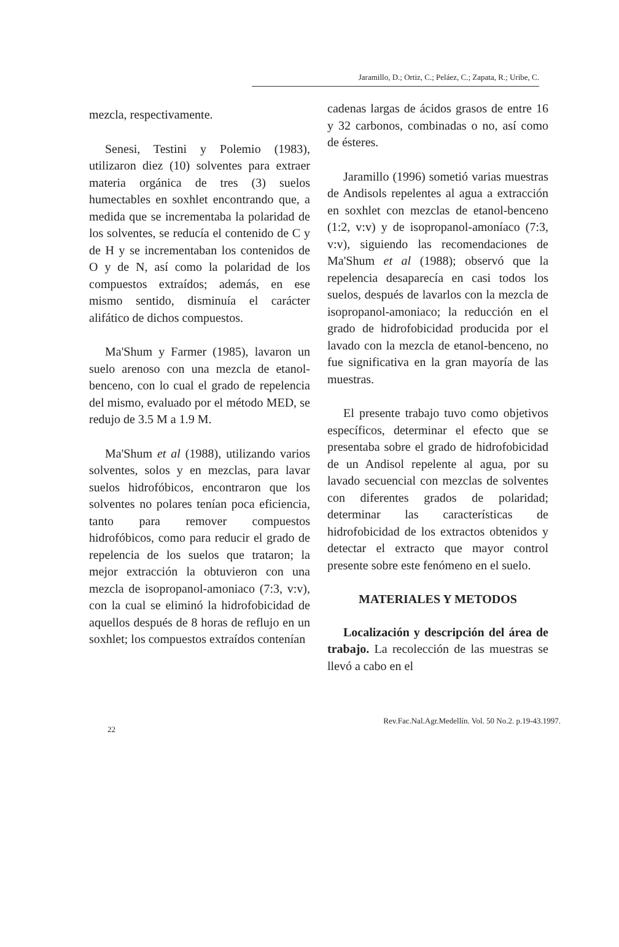Jaramillo, D.; Ortiz, C.; Peláez, C.; Zapata, R.; Uribe, C.
mezcla, respectivamente.
Senesi, Testini y Polemio (1983), utilizaron diez (10) solventes para extraer materia orgánica de tres (3) suelos humectables en soxhlet encontrando que, a medida que se incrementaba la polaridad de los solventes, se reducía el contenido de C y de H y se incrementaban los contenidos de O y de N, así como la polaridad de los compuestos extraídos; además, en ese mismo sentido, disminuía el carácter alifático de dichos compuestos.
Ma'Shum y Farmer (1985), lavaron un suelo arenoso con una mezcla de etanol-benceno, con lo cual el grado de repelencia del mismo, evaluado por el método MED, se redujo de 3.5 M a 1.9 M.
Ma'Shum et al (1988), utilizando varios solventes, solos y en mezclas, para lavar suelos hidrofóbicos, encontraron que los solventes no polares tenían poca eficiencia, tanto para remover compuestos hidrofóbicos, como para reducir el grado de repelencia de los suelos que trataron; la mejor extracción la obtuvieron con una mezcla de isopropanol-amoniaco (7:3, v:v), con la cual se eliminó la hidrofobicidad de aquellos después de 8 horas de reflujo en un soxhlet; los compuestos extraídos contenían
cadenas largas de ácidos grasos de entre 16 y 32 carbonos, combinadas o no, así como de ésteres.
Jaramillo (1996) sometió varias muestras de Andisols repelentes al agua a extracción en soxhlet con mezclas de etanol-benceno (1:2, v:v) y de isopropanol-amoníaco (7:3, v:v), siguiendo las recomendaciones de Ma'Shum et al (1988); observó que la repelencia desaparecía en casi todos los suelos, después de lavarlos con la mezcla de isopropanol-amoniaco; la reducción en el grado de hidrofobicidad producida por el lavado con la mezcla de etanol-benceno, no fue significativa en la gran mayoría de las muestras.
El presente trabajo tuvo como objetivos específicos, determinar el efecto que se presentaba sobre el grado de hidrofobicidad de un Andisol repelente al agua, por su lavado secuencial con mezclas de solventes con diferentes grados de polaridad; determinar las características de hidrofobicidad de los extractos obtenidos y detectar el extracto que mayor control presente sobre este fenómeno en el suelo.
MATERIALES Y METODOS
Localización y descripción del área de trabajo. La recolección de las muestras se llevó a cabo en el
22 Rev.Fac.Nal.Agr.Medellín. Vol. 50 No.2. p.19-43.1997.